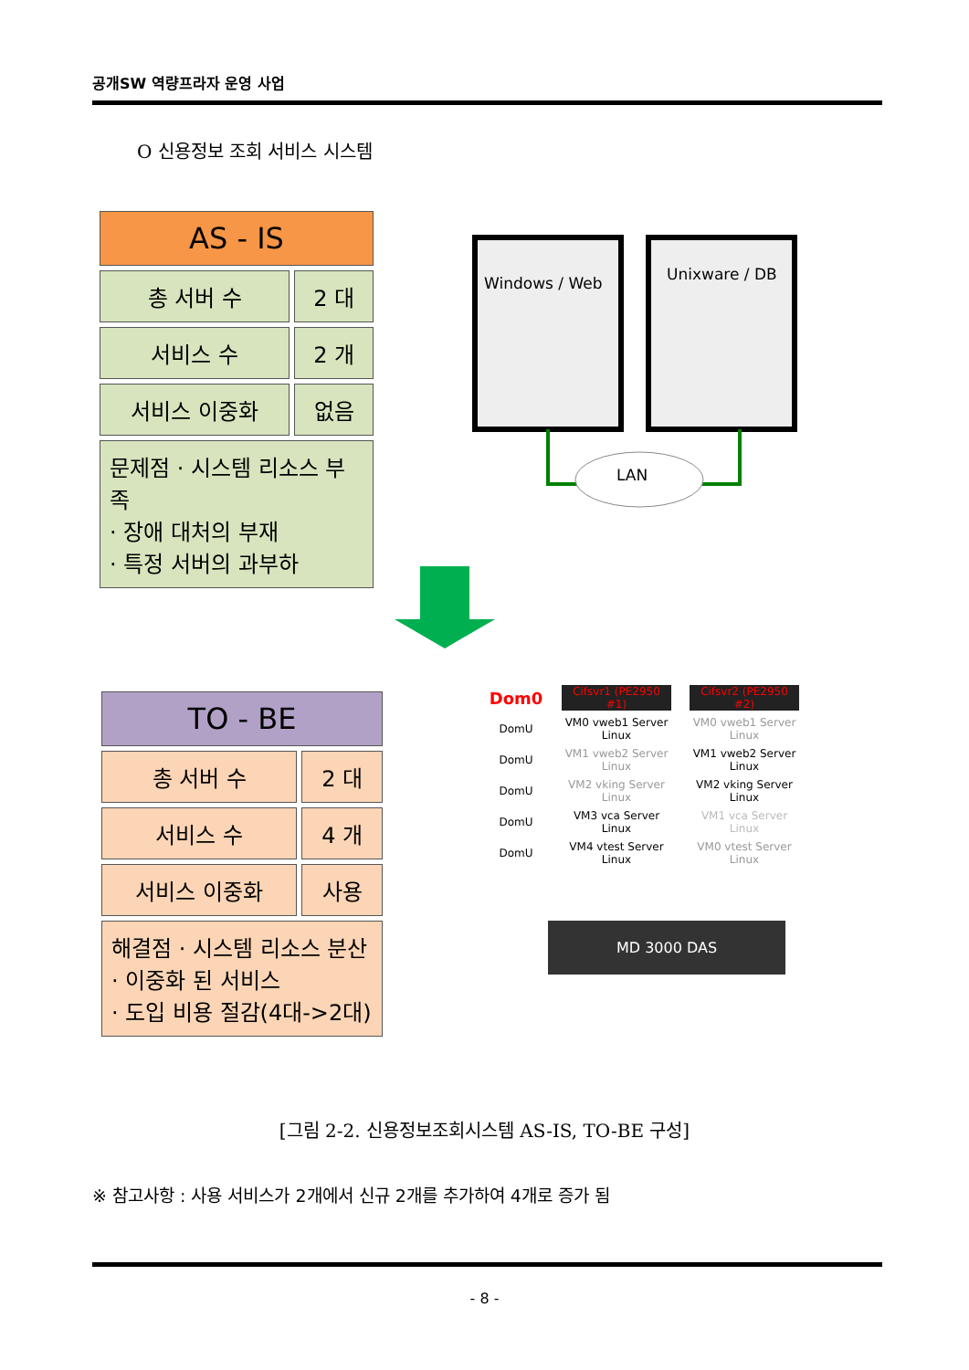공개SW 역량프라자 운영 사업
O 신용정보 조회 서비스 시스템
| AS - IS | |
| --- | --- |
| 총 서버 수 | 2 대 |
| 서비스 수 | 2 개 |
| 서비스 이중화 | 없음 |
| 문제점 · 시스템 리소스 부족 · 장애 대처의 부재 · 특정 서버의 과부하 | |
Windows / Web Unixware / DB
LAN
| TO - BE | |
| --- | --- |
| 총 서버 수 | 2 대 |
| 서비스 수 | 4 개 |
| 서비스 이중화 | 사용 |
| 해결점 · 시스템 리소스 분산 · 이중화 된 서비스 · 도입 비용 절감(4대->2대) | |
Dom0
Cifsvr1 (PE2950 #1)
Cifsvr2 (PE2950 #2)
DomU
VM0 vweb1 Server Linux
VM0 vweb1 Server Linux
DomU
VM1 vweb2 Server Linux
VM1 vweb2 Server Linux
DomU
VM2 vking Server Linux
VM2 vking Server Linux
DomU
VM3 vca Server Linux
VM1 vca Server Linux
DomU
VM4 vtest Server Linux
VM0 vtest Server Linux
MD 3000 DAS
[그림 2-2. 신용정보조회시스템 AS-IS, TO-BE 구성]
※ 참고사항 : 사용 서비스가 2개에서 신규 2개를 추가하여 4개로 증가 됨
- 8 -